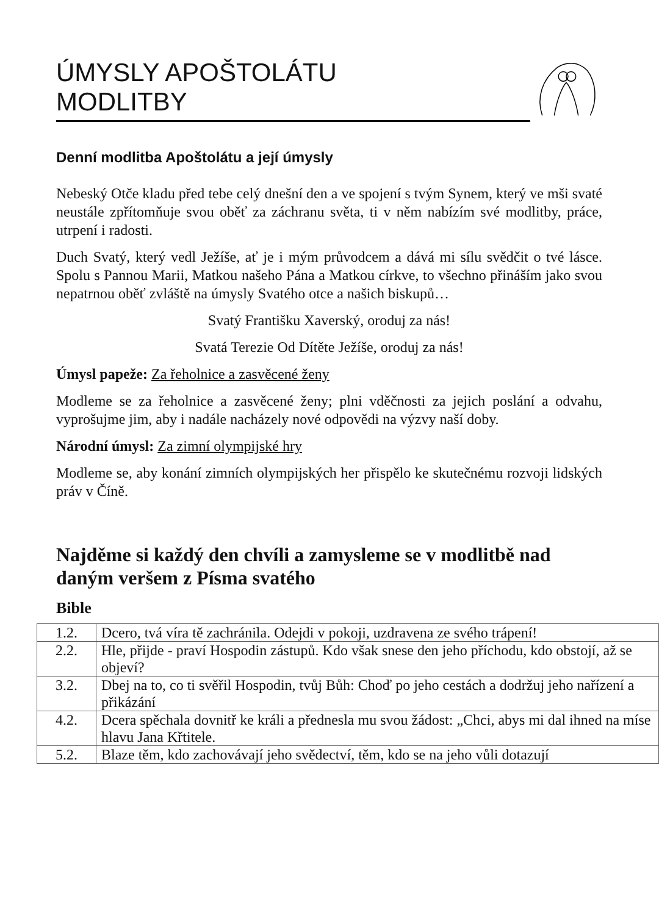ÚMYSLY APOŠTOLÁTU
MODLITBY
Denní modlitba Apoštolátu a její úmysly
Nebeský Otče kladu před tebe celý dnešní den a ve spojení s tvým Synem, který ve mši svaté neustále zpřítomňuje svou oběť za záchranu světa, ti v něm nabízím své modlitby, práce, utrpení i radosti.
Duch Svatý, který vedl Ježíše, ať je i mým průvodcem a dává mi sílu svědčit o tvé lásce. Spolu s Pannou Marii, Matkou našeho Pána a Matkou církve, to všechno přináším jako svou nepatrnou oběť zvláště na úmysly Svatého otce a našich biskupů…
Svatý Františku Xaverský, oroduj za nás!
Svatá Terezie Od Dítěte Ježíše, oroduj za nás!
Úmysl papeže: Za řeholnice a zasvěcené ženy
Modleme se za řeholnice a zasvěcené ženy; plni vděčnosti za jejich poslání a odvahu, vyprošujme jim, aby i nadále nacházely nové odpovědi na výzvy naší doby.
Národní úmysl: Za zimní olympijské hry
Modleme se, aby konání zimních olympijských her přispělo ke skutečnému rozvoji lidských práv v Číně.
Najděme si každý den chvíli a zamysleme se v modlitbě nad daným veršem z Písma svatého
Bible
| 1.2. | Dcero, tvá víra tě zachránila. Odejdi v pokoji, uzdravena ze svého trápení! |
| 2.2. | Hle, přijde - praví Hospodin zástupů. Kdo však snese den jeho příchodu, kdo obstojí, až se objeví? |
| 3.2. | Dbej na to, co ti svěřil Hospodin, tvůj Bůh: Choď po jeho cestách a dodržuj jeho nařízení a přikázání |
| 4.2. | Dcera spěchala dovnitř ke králi a přednesla mu svou žádost: „Chci, abys mi dal ihned na míse hlavu Jana Křtitele. |
| 5.2. | Blaze těm, kdo zachovávají jeho svědectví, těm, kdo se na jeho vůli dotazují |